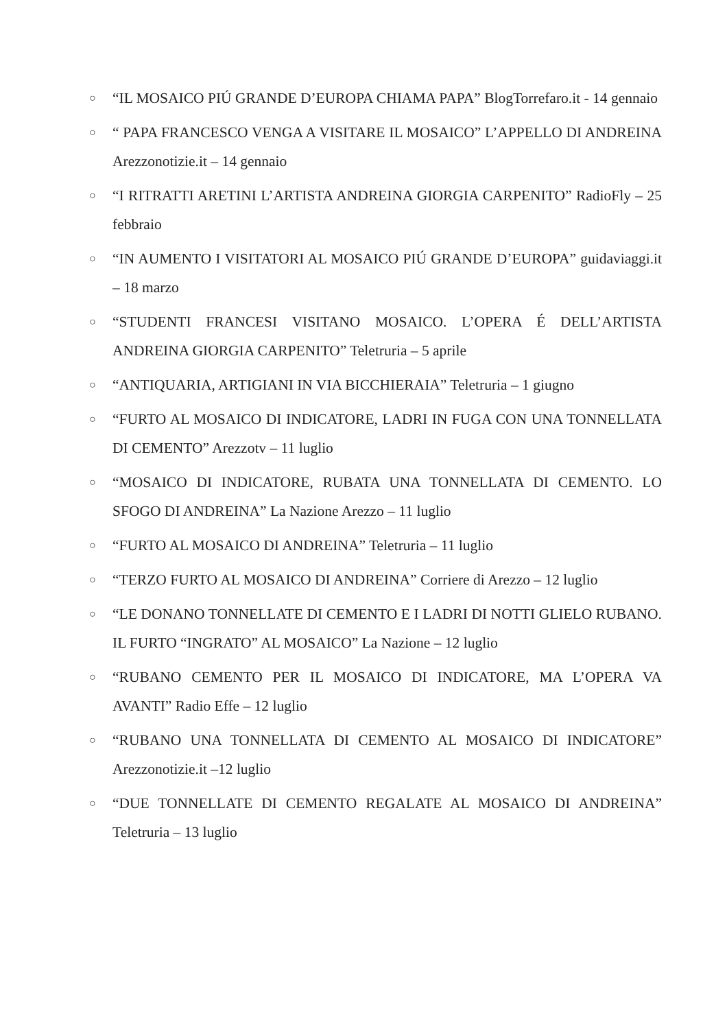○ “IL MOSAICO PIÚ GRANDE D’EUROPA CHIAMA PAPA” BlogTorrefaro.it - 14 gennaio
○ “ PAPA FRANCESCO VENGA A VISITARE IL MOSAICO” L’APPELLO DI ANDREINA Arezzonotizie.it – 14 gennaio
○ “I RITRATTI ARETINI L’ARTISTA ANDREINA GIORGIA CARPENITO” RadioFly – 25 febbraio
○ “IN AUMENTO I VISITATORI AL MOSAICO PIÚ GRANDE D’EUROPA” guidaviaggi.it – 18 marzo
○ “STUDENTI FRANCESI VISITANO MOSAICO. L’OPERA É DELL’ARTISTA ANDREINA GIORGIA CARPENITO” Teletruria – 5 aprile
○ “ANTIQUARIA, ARTIGIANI IN VIA BICCHIERAIA” Teletruria – 1 giugno
○ “FURTO AL MOSAICO DI INDICATORE, LADRI IN FUGA CON UNA TONNELLATA DI CEMENTO” Arezzotv – 11 luglio
○ “MOSAICO DI INDICATORE, RUBATA UNA TONNELLATA DI CEMENTO. LO SFOGO DI ANDREINA” La Nazione Arezzo – 11 luglio
○ “FURTO AL MOSAICO DI ANDREINA” Teletruria – 11 luglio
○ “TERZO FURTO AL MOSAICO DI ANDREINA” Corriere di Arezzo – 12 luglio
○ “LE DONANO TONNELLATE DI CEMENTO E I LADRI DI NOTTI GLIELO RUBANO. IL FURTO “INGRATO” AL MOSAICO” La Nazione – 12 luglio
○ “RUBANO CEMENTO PER IL MOSAICO DI INDICATORE, MA L’OPERA VA AVANTI” Radio Effe – 12 luglio
○ “RUBANO UNA TONNELLATA DI CEMENTO AL MOSAICO DI INDICATORE” Arezzonotizie.it –12 luglio
○ “DUE TONNELLATE DI CEMENTO REGALATE AL MOSAICO DI ANDREINA” Teletruria – 13 luglio